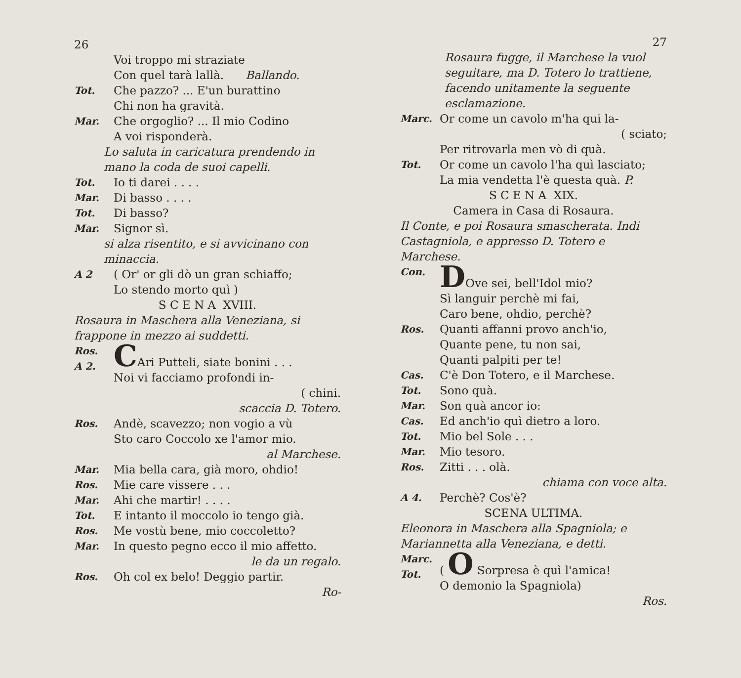26
Voi troppo mi straziate
Con quel tarà lallà. Ballando.
Tot. Che pazzo? ... E'un burattino
Chi non ha gravità.
Mar. Che orgoglio? ... Il mio Codino
A voi risponderà.
Lo saluta in caricatura prendendo in mano la coda de suoi capelli.
Tot. Io ti darei . . . .
Mar. Di basso . . . .
Tot. Di basso?
Mar. Signor sì.
si alza risentito, e si avvicinano con minaccia.
A 2 ( Or' or gli dò un gran schiaffo;
Lo stendo morto quì )
S C E N A XVIII.
Rosaura in Maschera alla Veneziana, si frappone in mezzo ai suddetti.
Ros.
A 2. CAri Putteli, siate bonini . . .
Noi vi facciamo profondi in-
( chini.
scaccia D. Totero.
Ros. Andè, scavezzo; non vogio a vù
Sto caro Coccolo xe l'amor mio.
al Marchese.
Mar. Mia bella cara, già moro, ohdio!
Ros. Mie care vissere . . .
Mar. Ahi che martir! . . . .
Tot. E intanto il moccolo io tengo già.
Ros. Me vostù bene, mio coccoletto?
Mar. In questo pegno ecco il mio affetto.
le da un regalo.
Ros. Oh col ex belo! Deggio partir.
Ro-
27
Rosaura fugge, il Marchese la vuol seguitare, ma D. Totero lo trattiene, facendo unitamente la seguente esclamazione.
Marc. Or come un cavolo m'ha qui la-
( sciato;
Per ritrovarla men vò di quà.
Tot. Or come un cavolo l'ha quì lasciato;
La mia vendetta l'è questa quà. P.
S C E N A XIX.
Camera in Casa di Rosaura.
Il Conte, e poi Rosaura smascherata. Indi Castagniola, e appresso D. Totero e Marchese.
Con. DOve sei, bell'Idol mio?
Sì languir perchè mi fai,
Caro bene, ohdio, perchè?
Ros. Quanti affanni provo anch'io,
Quante pene, tu non sai,
Quanti palpiti per te!
Cas. C'è Don Totero, e il Marchese.
Tot. Sono quà.
Mar. Son quà ancor io:
Cas. Ed anch'io quì dietro a loro.
Tot. Mio bel Sole . . .
Mar. Mio tesoro.
Ros. Zitti . . . olà.
chiama con voce alta.
A 4. Perchè? Cos'è?
SCENA ULTIMA.
Eleonora in Maschera alla Spagniola; e Mariannetta alla Veneziana, e detti.
Marc.
Tot. ( O Sorpresa è quì l'amica!
O demonio la Spagniola)
Ros.